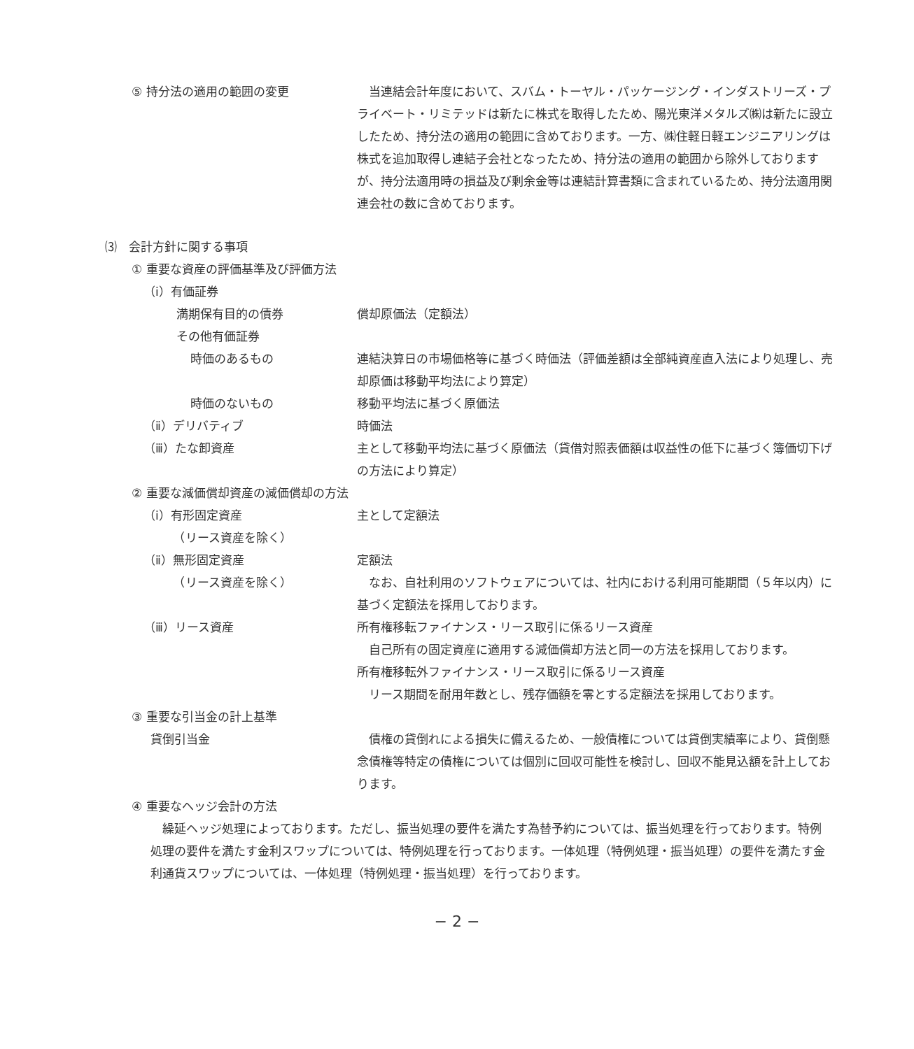⑤ 持分法の適用の範囲の変更 　当連結会計年度において、スバム・トーヤル・パッケージング・インダストリーズ・プライベート・リミテッドは新たに株式を取得したため、陽光東洋メタルズ㈱は新たに設立したため、持分法の適用の範囲に含めております。一方、㈱住軽日軽エンジニアリングは株式を追加取得し連結子会社となったため、持分法の適用の範囲から除外しておりますが、持分法適用時の損益及び剰余金等は連結計算書類に含まれているため、持分法適用関連会社の数に含めております。
⑶　会計方針に関する事項
① 重要な資産の評価基準及び評価方法
（ⅰ）有価証券
満期保有目的の債券 償却原価法（定額法）
その他有価証券
時価のあるもの 連結決算日の市場価格等に基づく時価法（評価差額は全部純資産直入法により処理し、売却原価は移動平均法により算定）
時価のないもの 移動平均法に基づく原価法
（ⅱ）デリバティブ 時価法
（ⅲ）たな卸資産 主として移動平均法に基づく原価法（貸借対照表価額は収益性の低下に基づく簿価切下げの方法により算定）
② 重要な減価償却資産の減価償却の方法
（ⅰ）有形固定資産
　　　（リース資産を除く）
主として定額法
（ⅱ）無形固定資産
　　　（リース資産を除く）
定額法
　なお、自社利用のソフトウェアについては、社内における利用可能期間（５年以内）に基づく定額法を採用しております。
（ⅲ）リース資産 所有権移転ファイナンス・リース取引に係るリース資産
　自己所有の固定資産に適用する減価償却方法と同一の方法を採用しております。
所有権移転外ファイナンス・リース取引に係るリース資産
　リース期間を耐用年数とし、残存価額を零とする定額法を採用しております。
③ 重要な引当金の計上基準
貸倒引当金 　債権の貸倒れによる損失に備えるため、一般債権については貸倒実績率により、貸倒懸念債権等特定の債権については個別に回収可能性を検討し、回収不能見込額を計上しております。
④ 重要なヘッジ会計の方法
　繰延ヘッジ処理によっております。ただし、振当処理の要件を満たす為替予約については、振当処理を行っております。特例処理の要件を満たす金利スワップについては、特例処理を行っております。一体処理（特例処理・振当処理）の要件を満たす金利通貨スワップについては、一体処理（特例処理・振当処理）を行っております。
− 2 −